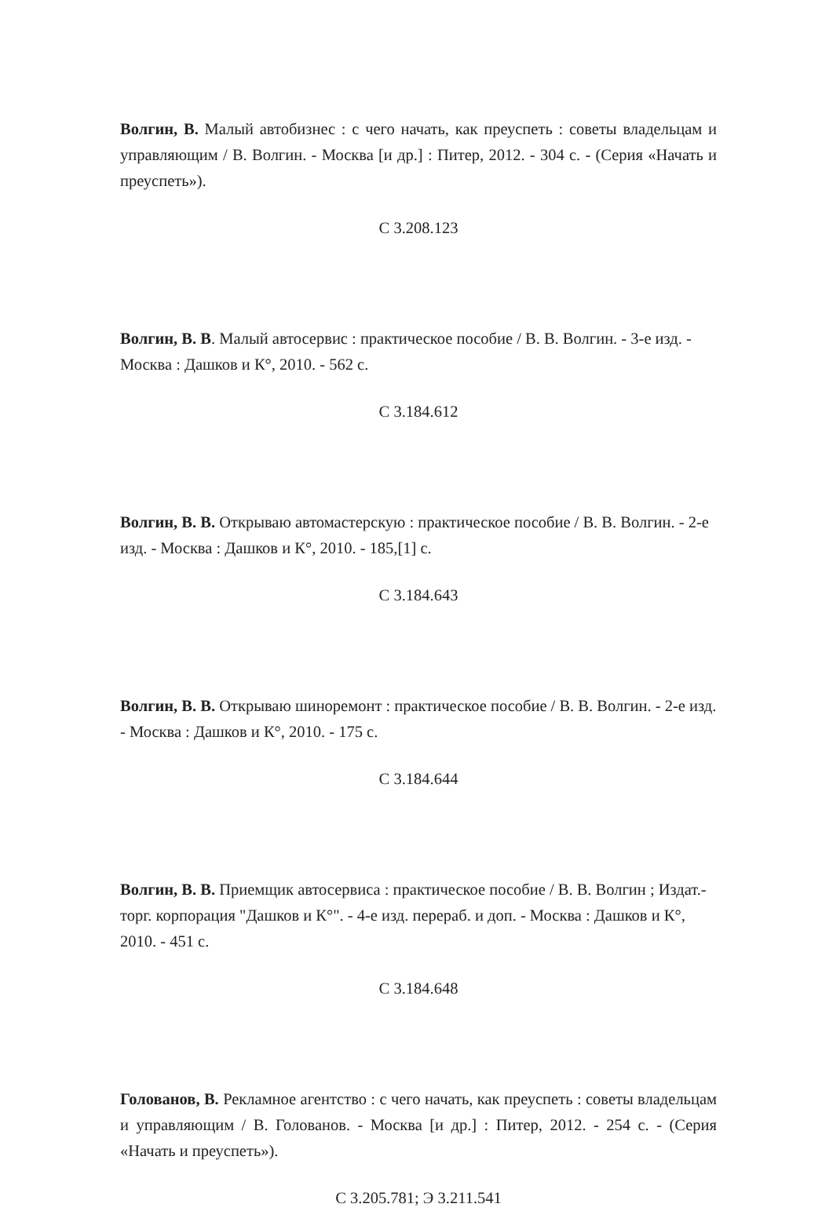Волгин, В. Малый автобизнес : с чего начать, как преуспеть : советы владельцам и управляющим / В. Волгин. - Москва [и др.] : Питер, 2012. - 304 с. - (Серия «Начать и преуспеть»).
С 3.208.123
Волгин, В. В. Малый автосервис : практическое пособие / В. В. Волгин. - 3-е изд. - Москва : Дашков и К°, 2010. - 562 с.
С 3.184.612
Волгин, В. В. Открываю автомастерскую : практическое пособие / В. В. Волгин. - 2-е изд. - Москва : Дашков и К°, 2010. - 185,[1] с.
С 3.184.643
Волгин, В. В. Открываю шиноремонт : практическое пособие / В. В. Волгин. - 2-е изд. - Москва : Дашков и К°, 2010. - 175 с.
С 3.184.644
Волгин, В. В. Приемщик автосервиса : практическое пособие / В. В. Волгин ; Издат.-торг. корпорация "Дашков и К°". - 4-е изд. перераб. и доп. - Москва : Дашков и К°, 2010. - 451 с.
С 3.184.648
Голованов, В. Рекламное агентство : с чего начать, как преуспеть : советы владельцам и управляющим / В. Голованов. - Москва [и др.] : Питер, 2012. - 254 с. - (Серия «Начать и преуспеть»).
С 3.205.781; Э 3.211.541